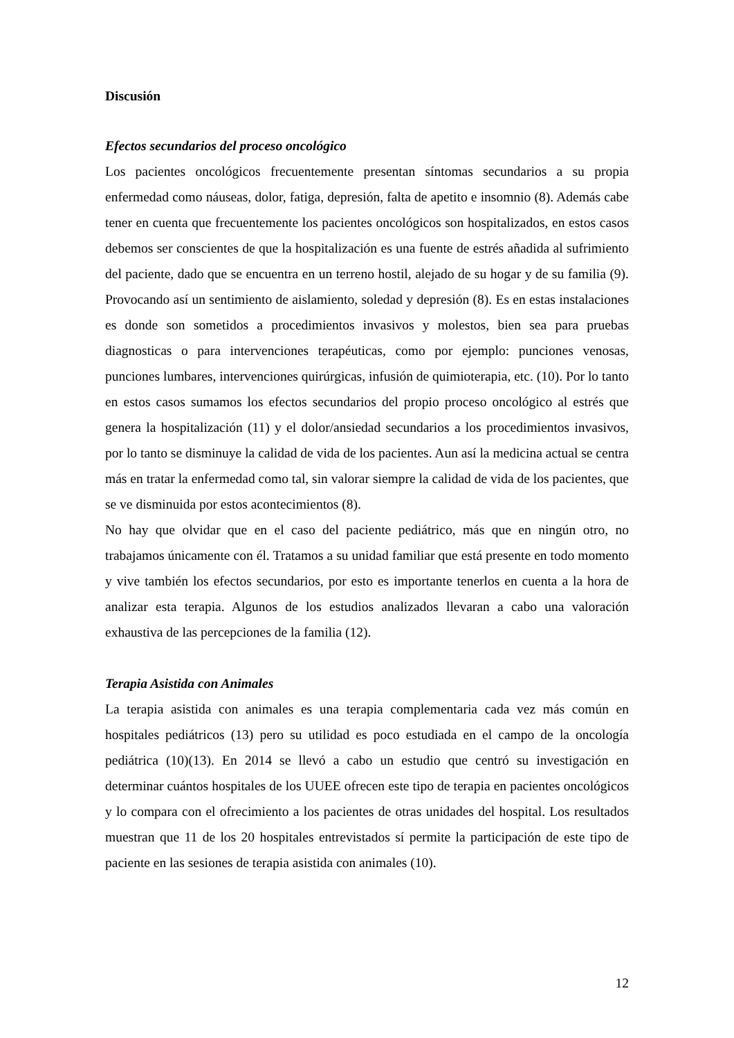Discusión
Efectos secundarios del proceso oncológico
Los pacientes oncológicos frecuentemente presentan síntomas secundarios a su propia enfermedad como náuseas, dolor, fatiga, depresión, falta de apetito e insomnio (8). Además cabe tener en cuenta que frecuentemente los pacientes oncológicos son hospitalizados, en estos casos debemos ser conscientes de que la hospitalización es una fuente de estrés añadida al sufrimiento del paciente, dado que se encuentra en un terreno hostil, alejado de su hogar y de su familia (9). Provocando así un sentimiento de aislamiento, soledad y depresión (8). Es en estas instalaciones es donde son sometidos a procedimientos invasivos y molestos, bien sea para pruebas diagnosticas o para intervenciones terapéuticas, como por ejemplo: punciones venosas, punciones lumbares, intervenciones quirúrgicas, infusión de quimioterapia, etc. (10). Por lo tanto en estos casos sumamos los efectos secundarios del propio proceso oncológico al estrés que genera la hospitalización (11) y el dolor/ansiedad secundarios a los procedimientos invasivos, por lo tanto se disminuye la calidad de vida de los pacientes. Aun así la medicina actual se centra más en tratar la enfermedad como tal, sin valorar siempre la calidad de vida de los pacientes, que se ve disminuida por estos acontecimientos (8).
No hay que olvidar que en el caso del paciente pediátrico, más que en ningún otro, no trabajamos únicamente con él. Tratamos a su unidad familiar que está presente en todo momento y vive también los efectos secundarios, por esto es importante tenerlos en cuenta a la hora de analizar esta terapia. Algunos de los estudios analizados llevaran a cabo una valoración exhaustiva de las percepciones de la familia (12).
Terapia Asistida con Animales
La terapia asistida con animales es una terapia complementaria cada vez más común en hospitales pediátricos (13) pero su utilidad es poco estudiada en el campo de la oncología pediátrica (10)(13). En 2014 se llevó a cabo un estudio que centró su investigación en determinar cuántos hospitales de los UUEE ofrecen este tipo de terapia en pacientes oncológicos y lo compara con el ofrecimiento a los pacientes de otras unidades del hospital. Los resultados muestran que 11 de los 20 hospitales entrevistados sí permite la participación de este tipo de paciente en las sesiones de terapia asistida con animales (10).
12